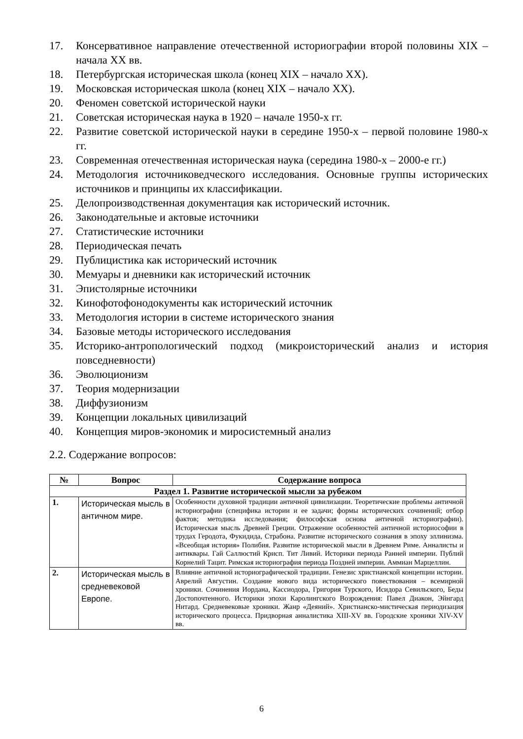17. Консервативное направление отечественной историографии второй половины XIX – начала XX вв.
18. Петербургская историческая школа (конец XIX – начало XX).
19. Московская историческая школа (конец XIX – начало XX).
20. Феномен советской исторической науки
21. Советская историческая наука в 1920 – начале 1950-х гг.
22. Развитие советской исторической науки в середине 1950-х – первой половине 1980-х гг.
23. Современная отечественная историческая наука (середина 1980-х – 2000-е гг.)
24. Методология источниковедческого исследования. Основные группы исторических источников и принципы их классификации.
25. Делопроизводственная документация как исторический источник.
26. Законодательные и актовые источники
27. Статистические источники
28. Периодическая печать
29. Публицистика как исторический источник
30. Мемуары и дневники как исторический источник
31. Эпистолярные источники
32. Кинофотофонодокументы как исторический источник
33. Методология истории в системе исторического знания
34. Базовые методы исторического исследования
35. Историко-антропологический подход (микроисторический анализ и история повседневности)
36. Эволюционизм
37. Теория модернизации
38. Диффузионизм
39. Концепции локальных цивилизаций
40. Концепция миров-экономик и миросистемный анализ
2.2. Содержание вопросов:
| № | Вопрос | Содержание вопроса |
| --- | --- | --- |
| Раздел 1. Развитие исторической мысли за рубежом | | |
| 1. | Историческая мысль в античном мире. | Особенности духовной традиции античной цивилизации. Теоретические проблемы античной историографии (специфика истории и ее задачи; формы исторических сочинений; отбор фактов; методика исследования; философская основа античной историографии). Историческая мысль Древней Греции. Отражение особенностей античной историософии в трудах Геродота, Фукидида, Страбона. Развитие исторического сознания в эпоху эллинизма. «Всеобщая история» Полибия. Развитие исторической мысли в Древнем Риме. Анналисты и антиквары. Гай Саллюстий Крисп. Тит Ливий. Историки периода Ранней империи. Публий Корнелий Тацит. Римская историография периода Поздней империи. Аммиан Марцеллин. |
| 2. | Историческая мысль в средневековой Европе. | Влияние античной историографической традиции. Генезис христианской концепции истории. Аврелий Августин. Создание нового вида исторического повествования – всемирной хроники. Сочинения Иордана, Кассиодора, Григория Турского, Исидора Севильского, Беды Достопочтенного. Историки эпохи Каролингского Возрождения: Павел Диакон, Эйнгард Нитард. Средневековые хроники. Жанр «Деяний». Христианско-мистическая периодизация исторического процесса. Придворная анналистика XIII-XV вв. Городские хроники XIV-XV вв. |
6